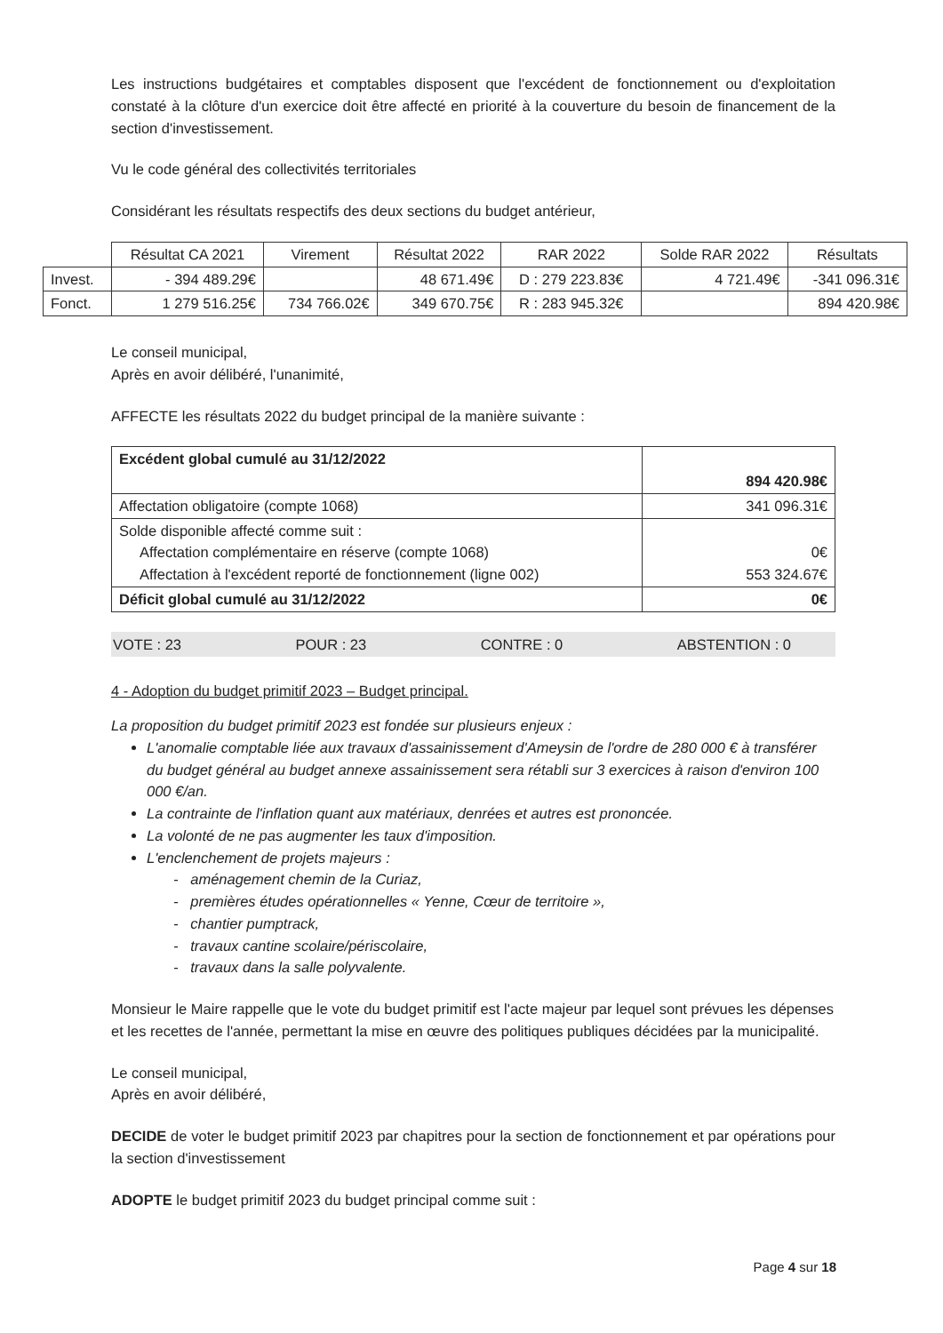Les instructions budgétaires et comptables disposent que l'excédent de fonctionnement ou d'exploitation constaté à la clôture d'un exercice doit être affecté en priorité à la couverture du besoin de financement de la section d'investissement.
Vu le code général des collectivités territoriales
Considérant les résultats respectifs des deux sections du budget antérieur,
| | Résultat CA 2021 | Virement | Résultat 2022 | RAR 2022 | Solde RAR 2022 | Résultats |
| --- | --- | --- | --- | --- | --- | --- |
| Invest. | - 394 489.29€ | | 48 671.49€ | D : 279 223.83€ | 4 721.49€ | -341 096.31€ |
| Fonct. | 1 279 516.25€ | 734 766.02€ | 349 670.75€ | R : 283 945.32€ | | 894 420.98€ |
Le conseil municipal,
Après en avoir délibéré, l'unanimité,
AFFECTE les résultats 2022 du budget principal de la manière suivante :
| Excédent global cumulé au 31/12/2022 | 894 420.98€ |
| Affectation obligatoire (compte 1068) | 341 096.31€ |
| Solde disponible affecté comme suit : Affectation complémentaire en réserve (compte 1068) Affectation à l'excédent reporté de fonctionnement (ligne 002) | 0€ 553 324.67€ |
| Déficit global cumulé au 31/12/2022 | 0€ |
VOTE : 23 POUR : 23 CONTRE : 0 ABSTENTION : 0
4 - Adoption du budget primitif 2023 – Budget principal.
La proposition du budget primitif 2023 est fondée sur plusieurs enjeux :
L'anomalie comptable liée aux travaux d'assainissement d'Ameysin de l'ordre de 280 000 € à transférer du budget général au budget annexe assainissement sera rétabli sur 3 exercices à raison d'environ 100 000 €/an.
La contrainte de l'inflation quant aux matériaux, denrées et autres est prononcée.
La volonté de ne pas augmenter les taux d'imposition.
L'enclenchement de projets majeurs :
- aménagement chemin de la Curiaz,
- premières études opérationnelles « Yenne, Cœur de territoire »,
- chantier pumptrack,
- travaux cantine scolaire/périscolaire,
- travaux dans la salle polyvalente.
Monsieur le Maire rappelle que le vote du budget primitif est l'acte majeur par lequel sont prévues les dépenses et les recettes de l'année, permettant la mise en œuvre des politiques publiques décidées par la municipalité.
Le conseil municipal,
Après en avoir délibéré,
DECIDE de voter le budget primitif 2023 par chapitres pour la section de fonctionnement et par opérations pour la section d'investissement
ADOPTE le budget primitif 2023 du budget principal comme suit :
Page 4 sur 18